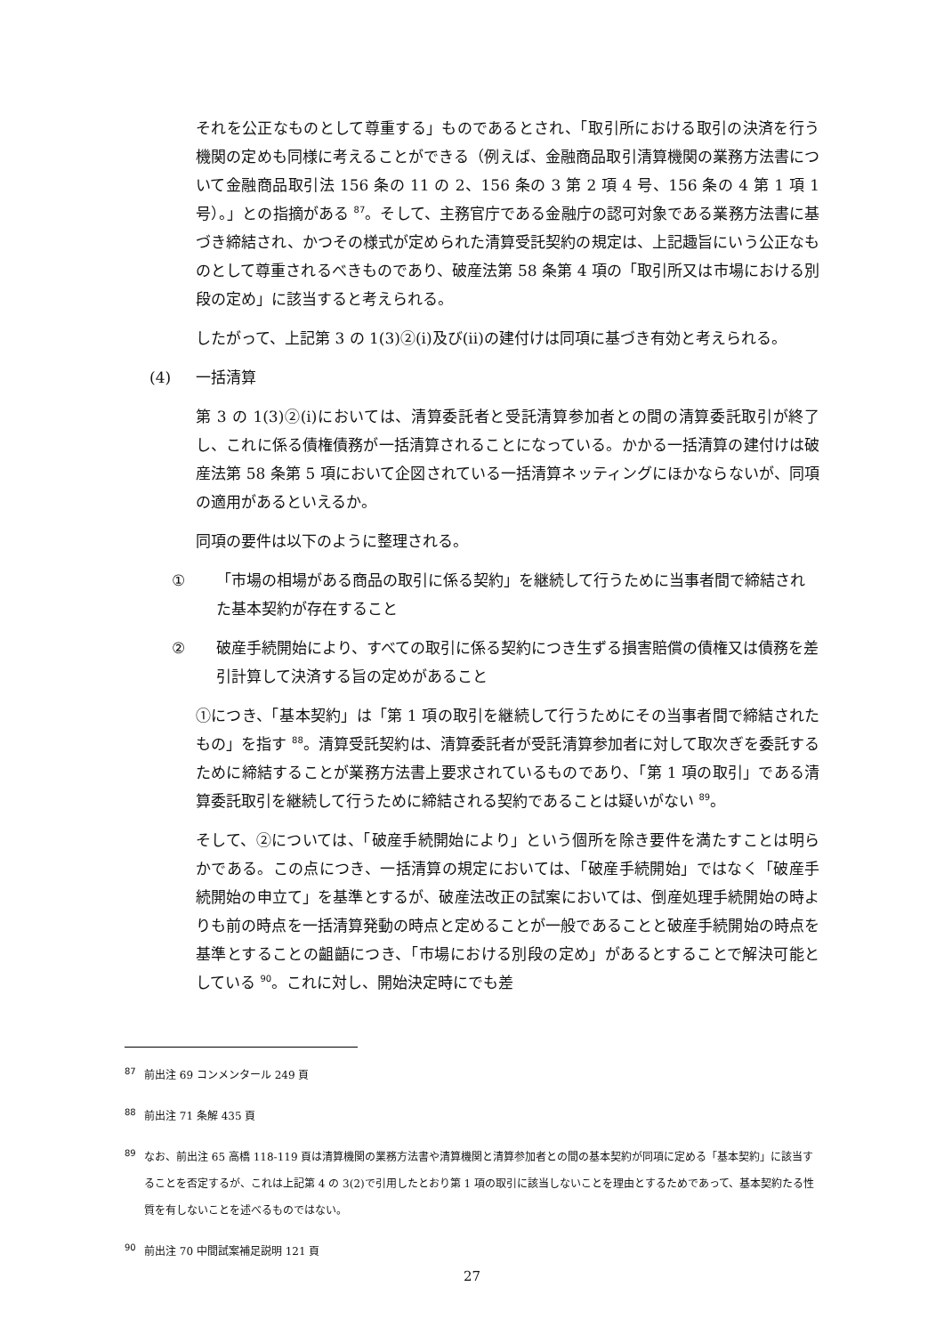それを公正なものとして尊重する」ものであるとされ、「取引所における取引の決済を行う機関の定めも同様に考えることができる（例えば、金融商品取引清算機関の業務方法書について金融商品取引法 156 条の 11 の 2、156 条の 3 第 2 項 4 号、156 条の 4 第 1 項 1 号）。」との指摘がある <sup>87</sup>。そして、主務官庁である金融庁の認可対象である業務方法書に基づき締結され、かつその様式が定められた清算受託契約の規定は、上記趣旨にいう公正なものとして尊重されるべきものであり、破産法第 58 条第 4 項の「取引所又は市場における別段の定め」に該当すると考えられる。
したがって、上記第 3 の 1(3)②(i)及び(ii)の建付けは同項に基づき有効と考えられる。
(4) 一括清算
第 3 の 1(3)②(i)においては、清算委託者と受託清算参加者との間の清算委託取引が終了し、これに係る債権債務が一括清算されることになっている。かかる一括清算の建付けは破産法第 58 条第 5 項において企図されている一括清算ネッティングにほかならないが、同項の適用があるといえるか。
同項の要件は以下のように整理される。
① 「市場の相場がある商品の取引に係る契約」を継続して行うために当事者間で締結された基本契約が存在すること
② 破産手続開始により、すべての取引に係る契約につき生ずる損害賠償の債権又は債務を差引計算して決済する旨の定めがあること
①につき、「基本契約」は「第 1 項の取引を継続して行うためにその当事者間で締結されたもの」を指す <sup>88</sup>。清算受託契約は、清算委託者が受託清算参加者に対して取次ぎを委託するために締結することが業務方法書上要求されているものであり、「第 1 項の取引」である清算委託取引を継続して行うために締結される契約であることは疑いがない <sup>89</sup>。
そして、②については、「破産手続開始により」という個所を除き要件を満たすことは明らかである。この点につき、一括清算の規定においては、「破産手続開始」ではなく「破産手続開始の申立て」を基準とするが、破産法改正の試案においては、倒産処理手続開始の時よりも前の時点を一括清算発動の時点と定めることが一般であることと破産手続開始の時点を基準とすることの齟齬につき、「市場における別段の定め」があるとすることで解決可能としている <sup>90</sup>。これに対し、開始決定時にでも差
<sup>87</sup> 前出注 69 コンメンタール 249 頁
<sup>88</sup> 前出注 71 条解 435 頁
<sup>89</sup> なお、前出注 65 高橋 118-119 頁は清算機関の業務方法書や清算機関と清算参加者との間の基本契約が同項に定める「基本契約」に該当することを否定するが、これは上記第 4 の 3(2)で引用したとおり第 1 項の取引に該当しないことを理由とするためであって、基本契約たる性質を有しないことを述べるものではない。
<sup>90</sup> 前出注 70 中間試案補足説明 121 頁
27